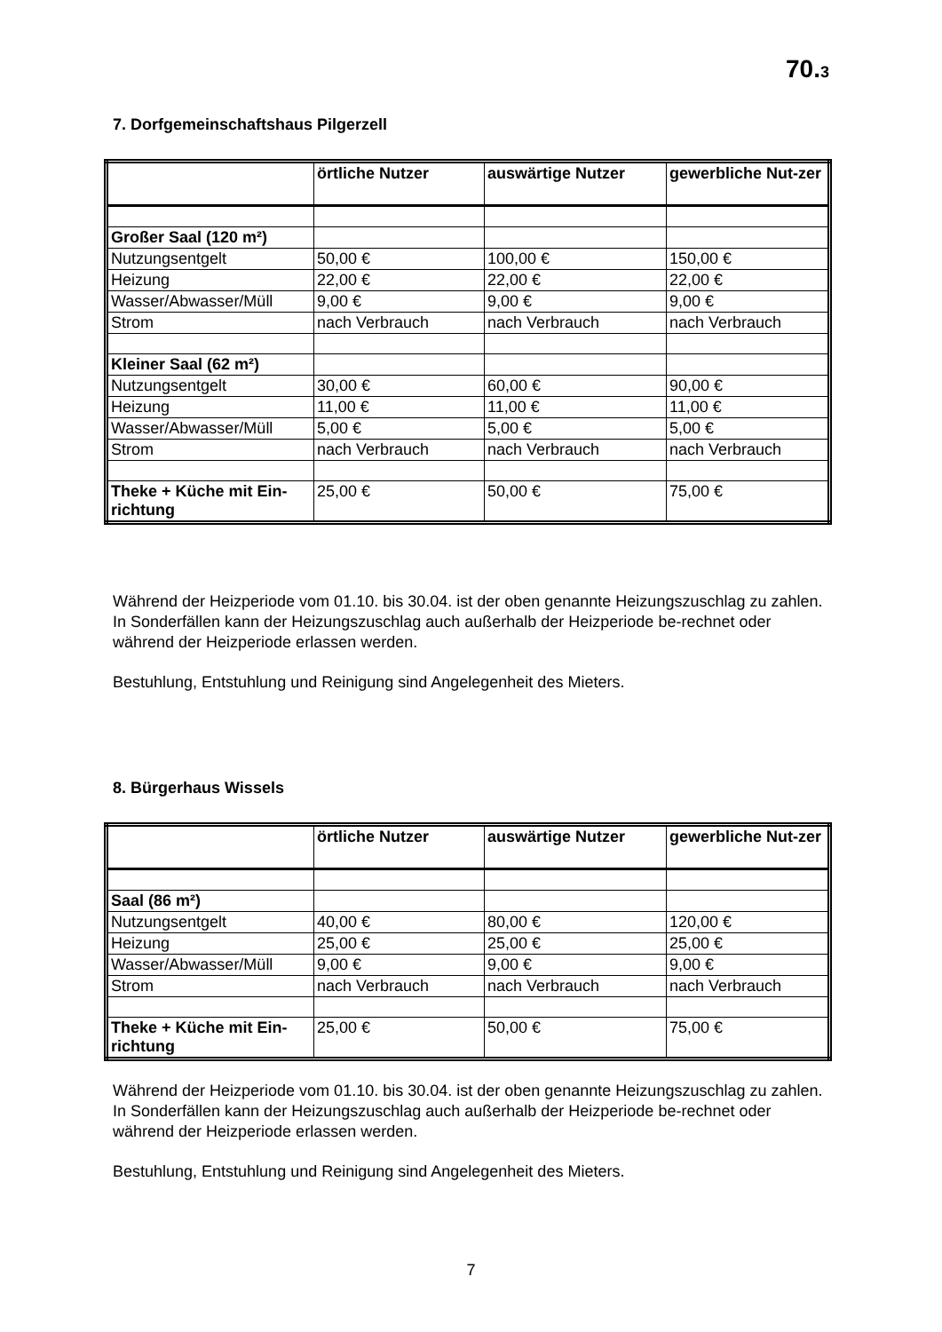70.3
7. Dorfgemeinschaftshaus Pilgerzell
| | örtliche Nutzer | auswärtige Nutzer | gewerbliche Nut-zer |
| Großer Saal (120 m²) | | | |
| Nutzungsentgelt | 50,00 € | 100,00 € | 150,00 € |
| Heizung | 22,00 € | 22,00 € | 22,00 € |
| Wasser/Abwasser/Müll | 9,00 € | 9,00 € | 9,00 € |
| Strom | nach Verbrauch | nach Verbrauch | nach Verbrauch |
| Kleiner Saal (62 m²) | | | |
| Nutzungsentgelt | 30,00 € | 60,00 € | 90,00 € |
| Heizung | 11,00 € | 11,00 € | 11,00 € |
| Wasser/Abwasser/Müll | 5,00 € | 5,00 € | 5,00 € |
| Strom | nach Verbrauch | nach Verbrauch | nach Verbrauch |
| Theke + Küche mit Ein-richtung | 25,00 € | 50,00 € | 75,00 € |
Während der Heizperiode vom 01.10. bis 30.04. ist der oben genannte Heizungszuschlag zu zahlen. In Sonderfällen kann der Heizungszuschlag auch außerhalb der Heizperiode be-rechnet oder während der Heizperiode erlassen werden.
Bestuhlung, Entstuhlung und Reinigung sind Angelegenheit des Mieters.
8. Bürgerhaus Wissels
| | örtliche Nutzer | auswärtige Nutzer | gewerbliche Nut-zer |
| Saal (86 m²) | | | |
| Nutzungsentgelt | 40,00 € | 80,00 € | 120,00 € |
| Heizung | 25,00 € | 25,00 € | 25,00 € |
| Wasser/Abwasser/Müll | 9,00 € | 9,00 € | 9,00 € |
| Strom | nach Verbrauch | nach Verbrauch | nach Verbrauch |
| Theke + Küche mit Ein-richtung | 25,00 € | 50,00 € | 75,00 € |
Während der Heizperiode vom 01.10. bis 30.04. ist der oben genannte Heizungszuschlag zu zahlen. In Sonderfällen kann der Heizungszuschlag auch außerhalb der Heizperiode be-rechnet oder während der Heizperiode erlassen werden.
Bestuhlung, Entstuhlung und Reinigung sind Angelegenheit des Mieters.
7